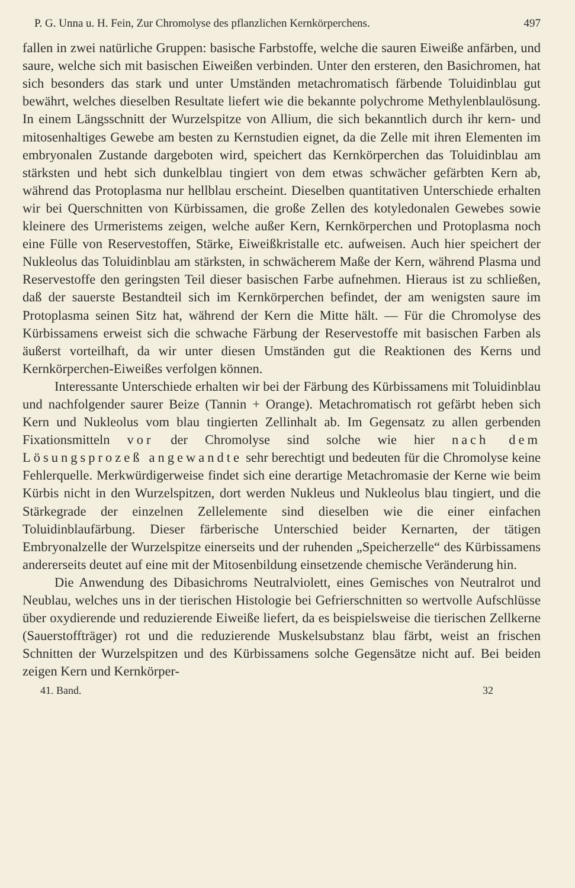P. G. Unna u. H. Fein, Zur Chromolyse des pflanzlichen Kernkörperchens. 497
fallen in zwei natürliche Gruppen: basische Farbstoffe, welche die sauren Eiweiße anfärben, und saure, welche sich mit basischen Eiweißen verbinden. Unter den ersteren, den Basichromen, hat sich besonders das stark und unter Umständen metachromatisch färbende Toluidinblau gut bewährt, welches dieselben Resultate liefert wie die bekannte polychrome Methylenblaulösung. In einem Längsschnitt der Wurzelspitze von Allium, die sich bekanntlich durch ihr kern- und mitosenhaltiges Gewebe am besten zu Kernstudien eignet, da die Zelle mit ihren Elementen im embryonalen Zustande dargeboten wird, speichert das Kernkörperchen das Toluidinblau am stärksten und hebt sich dunkelblau tingiert von dem etwas schwächer gefärbten Kern ab, während das Protoplasma nur hellblau erscheint. Dieselben quantitativen Unterschiede erhalten wir bei Querschnitten von Kürbissamen, die große Zellen des kotyledonalen Gewebes sowie kleinere des Urmeristems zeigen, welche außer Kern, Kernkörperchen und Protoplasma noch eine Fülle von Reservestoffen, Stärke, Eiweißkristalle etc. aufweisen. Auch hier speichert der Nukleolus das Toluidinblau am stärksten, in schwächerem Maße der Kern, während Plasma und Reservestoffe den geringsten Teil dieser basischen Farbe aufnehmen. Hieraus ist zu schließen, daß der sauerste Bestandteil sich im Kernkörperchen befindet, der am wenigsten saure im Protoplasma seinen Sitz hat, während der Kern die Mitte hält. — Für die Chromolyse des Kürbissamens erweist sich die schwache Färbung der Reservestoffe mit basischen Farben als äußerst vorteilhaft, da wir unter diesen Umständen gut die Reaktionen des Kerns und Kernkörperchen-Eiweißes verfolgen können.
Interessante Unterschiede erhalten wir bei der Färbung des Kürbissamens mit Toluidinblau und nachfolgender saurer Beize (Tannin + Orange). Metachromatisch rot gefärbt heben sich Kern und Nukleolus vom blau tingierten Zellinhalt ab. Im Gegensatz zu allen gerbenden Fixationsmitteln vor der Chromolyse sind solche wie hier nach dem Lösungsprozeß angewandte sehr berechtigt und bedeuten für die Chromolyse keine Fehlerquelle. Merkwürdigerweise findet sich eine derartige Metachromasie der Kerne wie beim Kürbis nicht in den Wurzelspitzen, dort werden Nukleus und Nukleolus blau tingiert, und die Stärkegrade der einzelnen Zellelemente sind dieselben wie die einer einfachen Toluidinblaufärbung. Dieser färberische Unterschied beider Kernarten, der tätigen Embryonalzelle der Wurzelspitze einerseits und der ruhenden „Speicherzelle“ des Kürbissamens andererseits deutet auf eine mit der Mitosenbildung einsetzende chemische Veränderung hin.
Die Anwendung des Dibasichroms Neutralviolett, eines Gemisches von Neutralrot und Neublau, welches uns in der tierischen Histologie bei Gefrierschnitten so wertvolle Aufschlüsse über oxydierende und reduzierende Eiweiße liefert, da es beispielsweise die tierischen Zellkerne (Sauerstoffträger) rot und die reduzierende Muskelsubstanz blau färbt, weist an frischen Schnitten der Wurzelspitzen und des Kürbissamens solche Gegensätze nicht auf. Bei beiden zeigen Kern und Kernkörper-
41. Band. 32